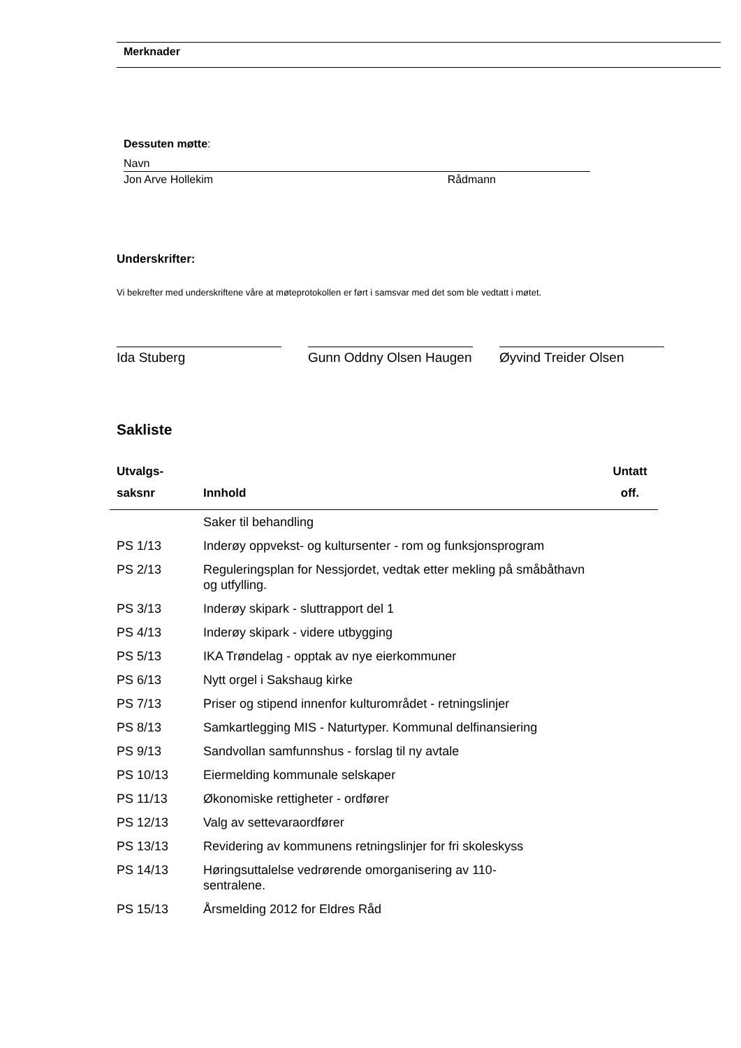Merknader
Dessuten møtte:
Navn
Jon Arve Hollekim Rådmann
Underskrifter:
Vi bekrefter med underskriftene våre at møteprotokollen er ført i samsvar med det som ble vedtatt i møtet.
Ida Stuberg Gunn Oddny Olsen Haugen
Øyvind Treider Olsen
Sakliste
| Utvalgs- saksnr | Innhold | Untatt off. |
| --- | --- | --- |
| | Saker til behandling | |
| PS 1/13 | Inderøy oppvekst- og kultursenter - rom og funksjonsprogram | |
| PS 2/13 | Reguleringsplan for Nessjordet, vedtak etter mekling på småbåthavn og utfylling. | |
| PS 3/13 | Inderøy skipark - sluttrapport del 1 | |
| PS 4/13 | Inderøy skipark - videre utbygging | |
| PS 5/13 | IKA Trøndelag - opptak av nye eierkommuner | |
| PS 6/13 | Nytt orgel i Sakshaug kirke | |
| PS 7/13 | Priser og stipend innenfor kulturområdet - retningslinjer | |
| PS 8/13 | Samkartlegging MIS - Naturtyper. Kommunal delfinansiering | |
| PS 9/13 | Sandvollan samfunnshus - forslag til ny avtale | |
| PS 10/13 | Eiermelding kommunale selskaper | |
| PS 11/13 | Økonomiske rettigheter - ordfører | |
| PS 12/13 | Valg av settevaraordfører | |
| PS 13/13 | Revidering av kommunens retningslinjer for fri skoleskyss | |
| PS 14/13 | Høringsuttalelse vedrørende omorganisering av 110- sentralene. | |
| PS 15/13 | Årsmelding 2012 for Eldres Råd | |